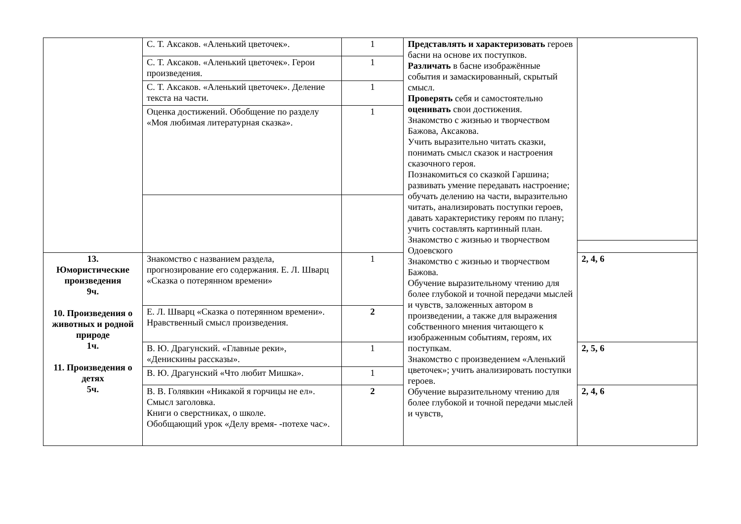| | С. Т. Аксаков. «Аленький цветочек». | 1 | Представлять и характеризовать героев басни на основе их поступков. Различать в басне изображённые события и замаскированный, скрытый смысл. Проверять себя и самостоятельно оценивать свои достижения. Знакомство с жизнью и творчеством Бажова, Аксакова. Учить выразительно читать сказки, понимать смысл сказок и настроения сказочного героя. Познакомиться со сказкой Гаршина; развивать умение передавать настроение; обучать делению на части, выразительно читать, анализировать поступки героев, давать характеристику героям по плану; учить составлять картинный план. Знакомство с жизнью и творчеством Одоевского Знакомство с жизнью и творчеством Бажова. Обучение выразительному чтению для более глубокой и точной передачи мыслей и чувств, заложенных автором в произведении, а также для выражения собственного мнения читающего к изображенным событиям, героям, их поступкам. Знакомство с произведением «Аленький цветочек»; учить анализировать поступки героев. Обучение выразительному чтению для более глубокой и точной передачи мыслей и чувств, | |
| | С. Т. Аксаков. «Аленький цветочек». Герои произведения. | 1 | | |
| | С. Т. Аксаков. «Аленький цветочек». Деление текста на части. | 1 | | |
| | Оценка достижений. Обобщение по разделу «Моя любимая литературная сказка». | 1 | | |
| 13. Юмористические произведения 9ч. 10. Произведения о животных и родной природе 1ч. 11. Произведения о детях 5ч. | Знакомство с названием раздела, прогнозирование его содержания. Е. Л. Шварц «Сказка о потерянном времени» | 1 | | 2, 4, 6 |
| | Е. Л. Шварц «Сказка о потерянном времени». Нравственный смысл произведения. | 2 | | |
| | В. Ю. Драгунский. «Главные реки», «Денискины рассказы». | 1 | | 2, 5, 6 |
| | В. Ю. Драгунский «Что любит Мишка». | 1 | | |
| | В. В. Голявкин «Никакой я горчицы не ел». Смысл заголовка. Книги о сверстниках, о школе. Обобщающий урок «Делу время- -потехе час». | 2 | | 2, 4, 6 |